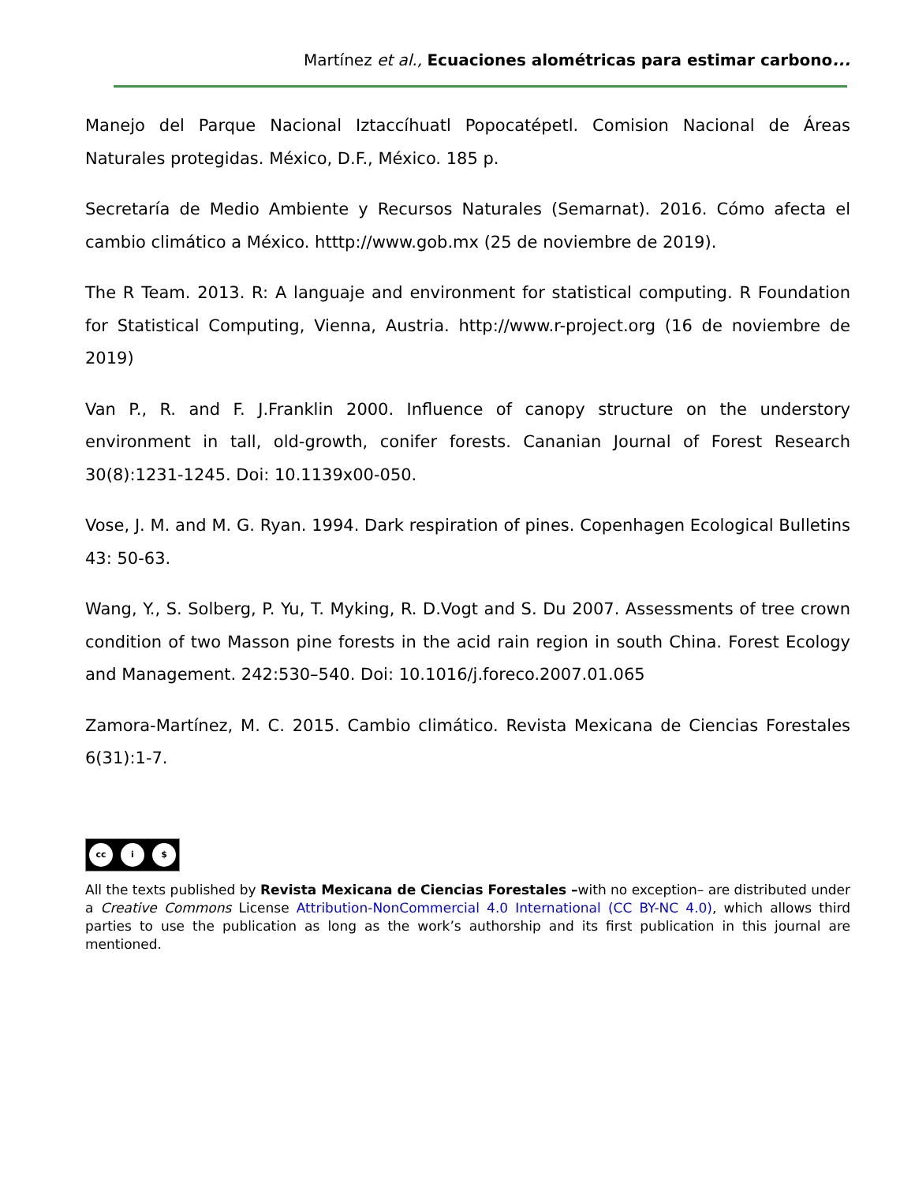Martínez et al., Ecuaciones alométricas para estimar carbono...
Manejo del Parque Nacional Iztaccíhuatl Popocatépetl. Comision Nacional de Áreas Naturales protegidas. México, D.F., México. 185 p.
Secretaría de Medio Ambiente y Recursos Naturales (Semarnat). 2016. Cómo afecta el cambio climático a México. htttp://www.gob.mx (25 de noviembre de 2019).
The R Team. 2013. R: A languaje and environment for statistical computing. R Foundation for Statistical Computing, Vienna, Austria. http://www.r-project.org (16 de noviembre de 2019)
Van P., R. and F. J.Franklin 2000. Influence of canopy structure on the understory environment in tall, old-growth, conifer forests. Cananian Journal of Forest Research 30(8):1231-1245. Doi: 10.1139x00-050.
Vose, J. M. and M. G. Ryan. 1994. Dark respiration of pines. Copenhagen Ecological Bulletins 43: 50-63.
Wang, Y., S. Solberg, P. Yu, T. Myking, R. D.Vogt and S. Du 2007. Assessments of tree crown condition of two Masson pine forests in the acid rain region in south China. Forest Ecology and Management. 242:530–540. Doi: 10.1016/j.foreco.2007.01.065
Zamora-Martínez, M. C. 2015. Cambio climático. Revista Mexicana de Ciencias Forestales 6(31):1-7.
cc i $
All the texts published by Revista Mexicana de Ciencias Forestales –with no exception– are distributed under a Creative Commons License Attribution-NonCommercial 4.0 International (CC BY-NC 4.0), which allows third parties to use the publication as long as the work’s authorship and its first publication in this journal are mentioned.